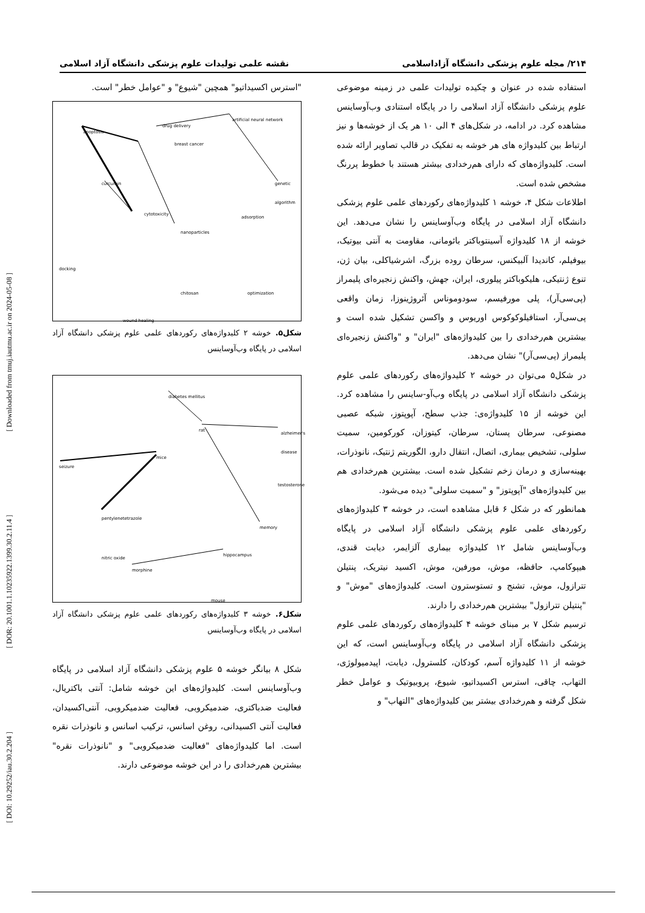[ DOI: 10.29252/iau.30.2.204 ] [ DOR: 20.1001.1.10235922.1399.30.2.11.4 ] [ Downloaded from tmuj.iautmu.ac.ir on 2024-05-08 ]
۲۱۴/ مجله علوم پزشکی دانشگاه آزاداسلامی نقشه علمی تولیدات علوم پزشکی دانشگاه آزاد اسلامی
استفاده شده در عنوان و چکیده تولیدات علمی در زمینه موضوعی علوم پزشکی دانشگاه آزاد اسلامی را در پایگاه استنادی وب‌آوساینس مشاهده کرد. در ادامه، در شکل‌های ۴ الی ۱۰ هر یک از خوشه‌ها و نیز ارتباط بین کلیدواژه های هر خوشه به تفکیک در قالب تصاویر ارائه شده است. کلیدواژه‌های که دارای هم‌رخدادی بیشتر هستند با خطوط پررنگ مشخص شده است.
اطلاعات شکل ۴، خوشه ۱ کلیدواژه‌های رکوردهای علمی علوم پزشکی دانشگاه آزاد اسلامی در پایگاه وب‌آوساینس را نشان می‌دهد. این خوشه از ۱۸ کلیدواژه آسینتوباکتر بائومانی، مقاومت به آنتی بیوتیک، بیوفیلم، کاندیدا آلبیکنس، سرطان روده بزرگ، اشرشیاکلی، بیان ژن، تنوع ژنتیکی، هلیکوباکتر پیلوری، ایران، جهش، واکنش زنجیره‌ای پلیمراز (پی‌سی‌آر)، پلی مورفیسم، سودوموناس آئروژینوزا، زمان واقعی پی‌سی‌آر، استافیلوکوکوس اوریوس و واکسن تشکیل شده است و بیشترین هم‌رخدادی را بین کلیدواژه‌های "ایران" و "واکنش زنجیره‌ای پلیمراز (پی‌سی‌آر)" نشان می‌دهد.
در شکل۵ می‌توان در خوشه ۲ کلیدواژه‌های رکوردهای علمی علوم پزشکی دانشگاه آزاد اسلامی در پایگاه وب‌آو-ساینس را مشاهده کرد. این خوشه از ۱۵ کلیدواژه‌ی: جذب سطح، آپوپتوز، شبکه عصبی مصنوعی، سرطان پستان، سرطان، کیتوزان، کورکومین، سمیت سلولی، تشخیص بیماری، اتصال، انتقال دارو، الگوریتم ژنتیک، نانوذرات، بهینه‌سازی و درمان زخم تشکیل شده است. بیشترین هم‌رخدادی هم بین کلیدواژه‌های "آپوپتوز" و "سمیت سلولی" دیده می‌شود.
همانطور که در شکل ۶ قابل مشاهده است، در خوشه ۳ کلیدواژه‌های رکوردهای علمی علوم پزشکی دانشگاه آزاد اسلامی در پایگاه وب‌آوساینس شامل ۱۲ کلیدواژه بیماری آلزایمر، دیابت قندی، هیپوکامپ، حافظه، موش، مورفین، موش، اکسید نیتریک، پنتیلن تترازول، موش، تشنج و تستوسترون است. کلیدواژه‌های "موش" و "پنتیلن تترازول" بیشترین هم‌رخدادی را دارند.
ترسیم شکل ۷ بر مبنای خوشه ۴ کلیدواژه‌های رکوردهای علمی علوم پزشکی دانشگاه آزاد اسلامی در پایگاه وب‌آوساینس است، که این خوشه از ۱۱ کلیدواژه آسم، کودکان، کلسترول، دیابت، اپیدمیولوژی، التهاب، چاقی، استرس اکسیداتیو، شیوع، پروبیوتیک و عوامل خطر شکل گرفته و هم‌رخدادی بیشتر بین کلیدواژه‌های "التهاب" و
"استرس اکسیداتیو" همچین "شیوع" و "عوامل خطر" است.
apoptosis
breast cancer
drug delivery
artificial neural network
curcumin genetic algorithm
cytotoxicity
adsorption
nanoparticles
docking
chitosan optimization
wound healing
شکل۵. خوشه ۲ کلیدواژه‌های رکوردهای علمی علوم پزشکی دانشگاه آزاد اسلامی در پایگاه وب‌آوساینس
diabetes mellitus
rat
alzheimer's disease
seizure
mice
testosterone
pentylenetetrazole
memory
nitric oxide
hippocampus
morphine
mouse
شکل۶. خوشه ۳ کلیدواژه‌های رکوردهای علمی علوم پزشکی دانشگاه آزاد اسلامی در پایگاه وب‌آوساینس
شکل ۸ بیانگر خوشه ۵ علوم پزشکی دانشگاه آزاد اسلامی در پایگاه وب‌آوساینس است. کلیدواژه‌های این خوشه شامل: آنتی باکتریال، فعالیت ضدباکتری، ضدمیکروبی، فعالیت ضدمیکروبی، آنتی‌اکسیدان، فعالیت آنتی اکسیدانی، روغن اسانس، ترکیب اسانس و نانوذرات نقره است. اما کلیدواژه‌های "فعالیت ضدمیکروبی" و "نانوذرات نقره" بیشترین هم‌رخدادی را در این خوشه موضوعی دارند.